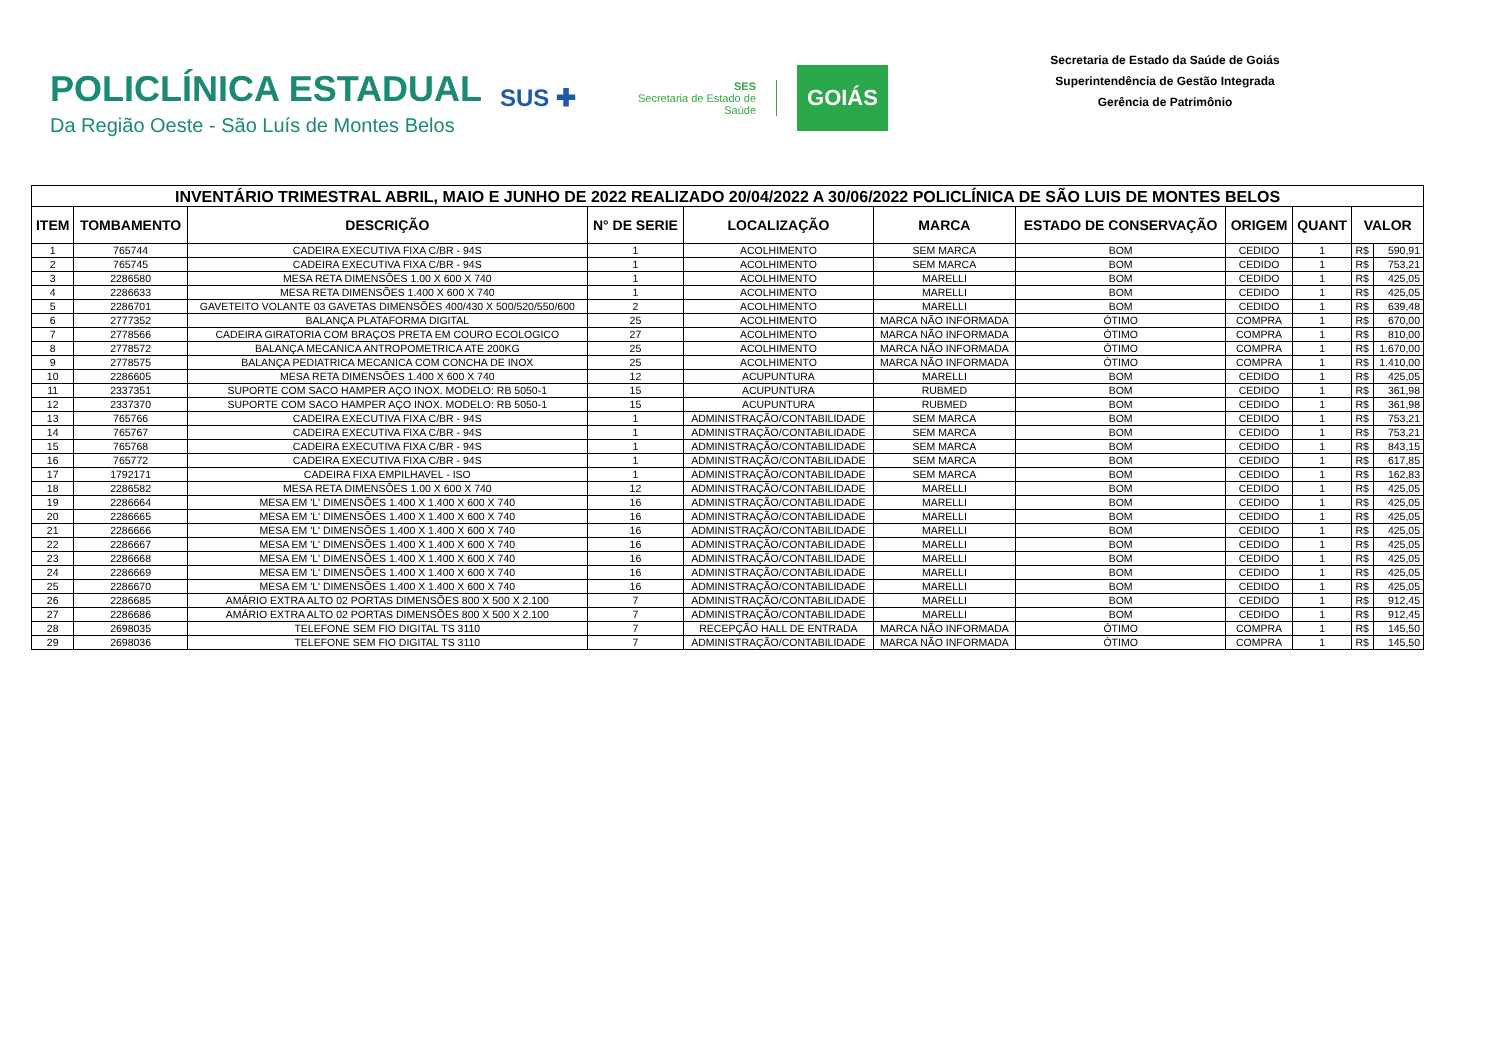POLICLÍNICA ESTADUAL
Da Região Oeste - São Luís de Montes Belos
SUS ✚
SES
Secretaria de Estado de Saúde
GOIÁS
Secretaria de Estado da Saúde de Goiás
Superintendência de Gestão Integrada
Gerência de Patrimônio
| INVENTÁRIO TRIMESTRAL ABRIL, MAIO E JUNHO DE 2022 REALIZADO 20/04/2022 A 30/06/2022 POLICLÍNICA DE SÃO LUIS DE MONTES BELOS | | | | | | | | | | |
| ITEM | TOMBAMENTO | DESCRIÇÃO | N° DE SERIE | LOCALIZAÇÃO | MARCA | ESTADO DE CONSERVAÇÃO | ORIGEM | QUANT | VALOR | |
| 1 | 765744 | CADEIRA EXECUTIVA FIXA C/BR - 94S | 1 | ACOLHIMENTO | SEM MARCA | BOM | CEDIDO | 1 | R$ | 590,91 |
| 2 | 765745 | CADEIRA EXECUTIVA FIXA C/BR - 94S | 1 | ACOLHIMENTO | SEM MARCA | BOM | CEDIDO | 1 | R$ | 753,21 |
| 3 | 2286580 | MESA RETA DIMENSÕES 1.00 X 600 X 740 | 1 | ACOLHIMENTO | MARELLI | BOM | CEDIDO | 1 | R$ | 425,05 |
| 4 | 2286633 | MESA RETA DIMENSÕES 1.400 X 600 X 740 | 1 | ACOLHIMENTO | MARELLI | BOM | CEDIDO | 1 | R$ | 425,05 |
| 5 | 2286701 | GAVETEITO VOLANTE 03 GAVETAS DIMENSÕES 400/430 X 500/520/550/600 | 2 | ACOLHIMENTO | MARELLI | BOM | CEDIDO | 1 | R$ | 639,48 |
| 6 | 2777352 | BALANÇA PLATAFORMA DIGITAL | 25 | ACOLHIMENTO | MARCA NÃO INFORMADA | ÓTIMO | COMPRA | 1 | R$ | 670,00 |
| 7 | 2778566 | CADEIRA GIRATORIA COM BRAÇOS PRETA EM COURO ECOLOGICO | 27 | ACOLHIMENTO | MARCA NÃO INFORMADA | ÓTIMO | COMPRA | 1 | R$ | 810,00 |
| 8 | 2778572 | BALANÇA MECANICA ANTROPOMETRICA ATE 200KG | 25 | ACOLHIMENTO | MARCA NÃO INFORMADA | ÓTIMO | COMPRA | 1 | R$ | 1.670,00 |
| 9 | 2778575 | BALANÇA PEDIATRICA MECANICA COM CONCHA DE INOX | 25 | ACOLHIMENTO | MARCA NÃO INFORMADA | ÓTIMO | COMPRA | 1 | R$ | 1.410,00 |
| 10 | 2286605 | MESA RETA DIMENSÕES 1.400 X 600 X 740 | 12 | ACUPUNTURA | MARELLI | BOM | CEDIDO | 1 | R$ | 425,05 |
| 11 | 2337351 | SUPORTE COM SACO HAMPER AÇO INOX. MODELO: RB 5050-1 | 15 | ACUPUNTURA | RUBMED | BOM | CEDIDO | 1 | R$ | 361,98 |
| 12 | 2337370 | SUPORTE COM SACO HAMPER AÇO INOX. MODELO: RB 5050-1 | 15 | ACUPUNTURA | RUBMED | BOM | CEDIDO | 1 | R$ | 361,98 |
| 13 | 765766 | CADEIRA EXECUTIVA FIXA C/BR - 94S | 1 | ADMINISTRAÇÃO/CONTABILIDADE | SEM MARCA | BOM | CEDIDO | 1 | R$ | 753,21 |
| 14 | 765767 | CADEIRA EXECUTIVA FIXA C/BR - 94S | 1 | ADMINISTRAÇÃO/CONTABILIDADE | SEM MARCA | BOM | CEDIDO | 1 | R$ | 753,21 |
| 15 | 765768 | CADEIRA EXECUTIVA FIXA C/BR - 94S | 1 | ADMINISTRAÇÃO/CONTABILIDADE | SEM MARCA | BOM | CEDIDO | 1 | R$ | 843,15 |
| 16 | 765772 | CADEIRA EXECUTIVA FIXA C/BR - 94S | 1 | ADMINISTRAÇÃO/CONTABILIDADE | SEM MARCA | BOM | CEDIDO | 1 | R$ | 617,85 |
| 17 | 1792171 | CADEIRA FIXA EMPILHAVEL - ISO | 1 | ADMINISTRAÇÃO/CONTABILIDADE | SEM MARCA | BOM | CEDIDO | 1 | R$ | 162,83 |
| 18 | 2286582 | MESA RETA DIMENSÕES 1.00 X 600 X 740 | 12 | ADMINISTRAÇÃO/CONTABILIDADE | MARELLI | BOM | CEDIDO | 1 | R$ | 425,05 |
| 19 | 2286664 | MESA EM 'L' DIMENSÕES 1.400 X 1.400 X 600 X 740 | 16 | ADMINISTRAÇÃO/CONTABILIDADE | MARELLI | BOM | CEDIDO | 1 | R$ | 425,05 |
| 20 | 2286665 | MESA EM 'L' DIMENSÕES 1.400 X 1.400 X 600 X 740 | 16 | ADMINISTRAÇÃO/CONTABILIDADE | MARELLI | BOM | CEDIDO | 1 | R$ | 425,05 |
| 21 | 2286666 | MESA EM 'L' DIMENSÕES 1.400 X 1.400 X 600 X 740 | 16 | ADMINISTRAÇÃO/CONTABILIDADE | MARELLI | BOM | CEDIDO | 1 | R$ | 425,05 |
| 22 | 2286667 | MESA EM 'L' DIMENSÕES 1.400 X 1.400 X 600 X 740 | 16 | ADMINISTRAÇÃO/CONTABILIDADE | MARELLI | BOM | CEDIDO | 1 | R$ | 425,05 |
| 23 | 2286668 | MESA EM 'L' DIMENSÕES 1.400 X 1.400 X 600 X 740 | 16 | ADMINISTRAÇÃO/CONTABILIDADE | MARELLI | BOM | CEDIDO | 1 | R$ | 425,05 |
| 24 | 2286669 | MESA EM 'L' DIMENSÕES 1.400 X 1.400 X 600 X 740 | 16 | ADMINISTRAÇÃO/CONTABILIDADE | MARELLI | BOM | CEDIDO | 1 | R$ | 425,05 |
| 25 | 2286670 | MESA EM 'L' DIMENSÕES 1.400 X 1.400 X 600 X 740 | 16 | ADMINISTRAÇÃO/CONTABILIDADE | MARELLI | BOM | CEDIDO | 1 | R$ | 425,05 |
| 26 | 2286685 | AMÁRIO EXTRA ALTO 02 PORTAS DIMENSÕES 800 X 500 X 2.100 | 7 | ADMINISTRAÇÃO/CONTABILIDADE | MARELLI | BOM | CEDIDO | 1 | R$ | 912,45 |
| 27 | 2286686 | AMÁRIO EXTRA ALTO 02 PORTAS DIMENSÕES 800 X 500 X 2.100 | 7 | ADMINISTRAÇÃO/CONTABILIDADE | MARELLI | BOM | CEDIDO | 1 | R$ | 912,45 |
| 28 | 2698035 | TELEFONE SEM FIO DIGITAL TS 3110 | 7 | RECEPÇÃO HALL DE ENTRADA | MARCA NÃO INFORMADA | ÓTIMO | COMPRA | 1 | R$ | 145,50 |
| 29 | 2698036 | TELEFONE SEM FIO DIGITAL TS 3110 | 7 | ADMINISTRAÇÃO/CONTABILIDADE | MARCA NÃO INFORMADA | ÓTIMO | COMPRA | 1 | R$ | 145,50 |